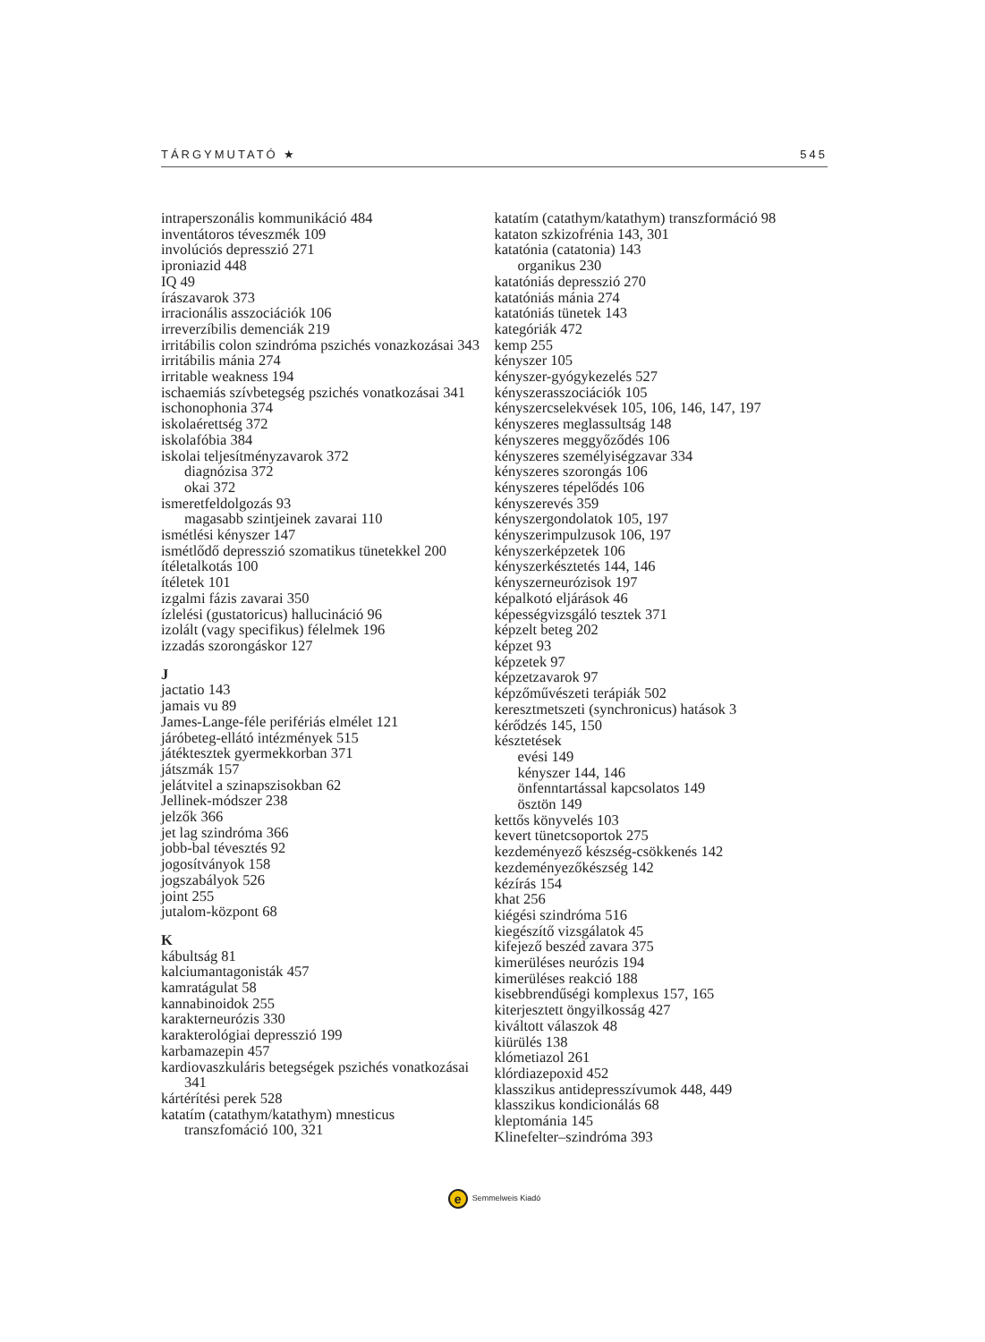TÁRGYMUTATÓ ★ 545
intraperszonális kommunikáció 484
inventátoros téveszmék 109
involúciós depresszió 271
iproniazid 448
IQ 49
írászavarok 373
irracionális asszociációk 106
irreverzíbilis demenciák 219
irritábilis colon szindróma pszichés vonazkozásai 343
irritábilis mánia 274
irritable weakness 194
ischaemiás szívbetegség pszichés vonatkozásai 341
ischonophonia 374
iskolaérettség 372
iskolafóbia 384
iskolai teljesítményzavarok 372
diagnózisa 372
okai 372
ismeretfeldolgozás 93
magasabb szintjeinek zavarai 110
ismétlési kényszer 147
ismétlődő depresszió szomatikus tünetekkel 200
ítéletalkotás 100
ítéletek 101
izgalmi fázis zavarai 350
ízlelési (gustatoricus) hallucináció 96
izolált (vagy specifikus) félelmek 196
izzadás szorongáskor 127
J
jactatio 143
jamais vu 89
James-Lange-féle perifériás elmélet 121
járóbeteg-ellátó intézmények 515
játéktesztek gyermekkorban 371
játszmák 157
jelátvitel a szinapszisokban 62
Jellinek-módszer 238
jelzők 366
jet lag szindróma 366
jobb-bal tévesztés 92
jogosítványok 158
jogszabályok 526
joint 255
jutalom-központ 68
K
kábultság 81
kalciumantagonisták 457
kamratágulat 58
kannabinoidok 255
karakterneurózis 330
karakterológiai depresszió 199
karbamazepin 457
kardiovaszkuláris betegségek pszichés vonatkozásai
341
kártérítési perek 528
katatím (catathym/katathym) mnesticus
transzfomáció 100, 321
katatím (catathym/katathym) transzformáció 98
kataton szkizofrénia 143, 301
katatónia (catatonia) 143
organikus 230
katatóniás depresszió 270
katatóniás mánia 274
katatóniás tünetek 143
kategóriák 472
kemp 255
kényszer 105
kényszer-gyógykezelés 527
kényszerasszociációk 105
kényszercselekvések 105, 106, 146, 147, 197
kényszeres meglassultság 148
kényszeres meggyőződés 106
kényszeres személyiségzavar 334
kényszeres szorongás 106
kényszeres tépelődés 106
kényszerevés 359
kényszergondolatok 105, 197
kényszerimpulzusok 106, 197
kényszerképzetek 106
kényszerkésztetés 144, 146
kényszerneurózisok 197
képalkotó eljárások 46
képességvizsgáló tesztek 371
képzelt beteg 202
képzet 93
képzetek 97
képzetzavarok 97
képzőművészeti terápiák 502
keresztmetszeti (synchronicus) hatások 3
kérődzés 145, 150
késztetések
evési 149
kényszer 144, 146
önfenntartással kapcsolatos 149
ösztön 149
kettős könyvelés 103
kevert tünetcsoportok 275
kezdeményező készség-csökkenés 142
kezdeményezőkészség 142
kézírás 154
khat 256
kiégési szindróma 516
kiegészítő vizsgálatok 45
kifejező beszéd zavara 375
kimerüléses neurózis 194
kimerüléses reakció 188
kisebbrendűségi komplexus 157, 165
kiterjesztett öngyilkosság 427
kiváltott válaszok 48
kiürülés 138
klómetiazol 261
klórdiazepoxid 452
klasszikus antidepresszívumok 448, 449
klasszikus kondicionálás 68
kleptománia 145
Klinefelter–szindróma 393
e Semmelweis Kiadó